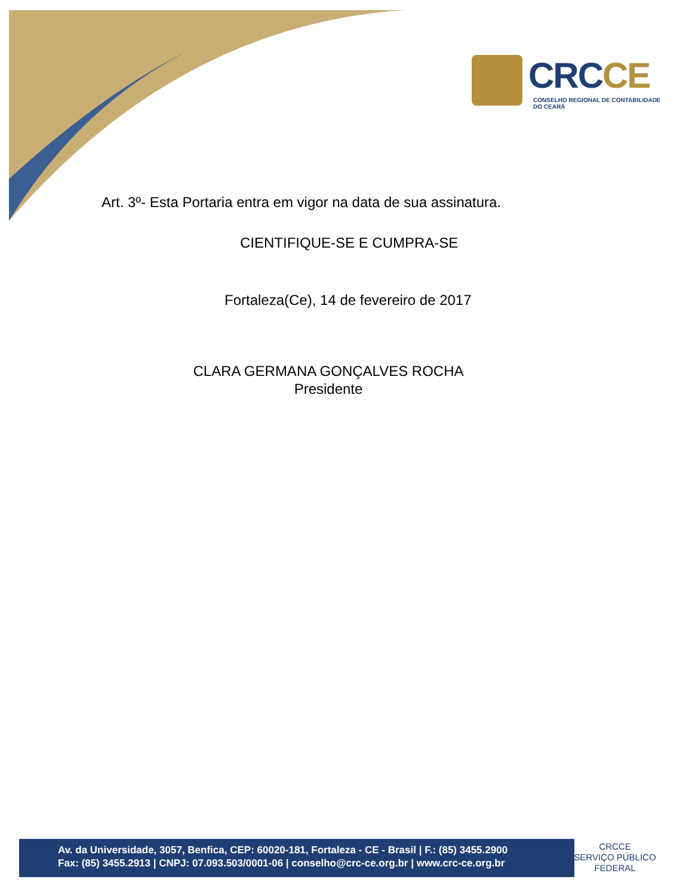CRCCE
CONSELHO REGIONAL DE CONTABILIDADE
DO CEARÁ
Art. 3º- Esta Portaria entra em vigor na data de sua assinatura.
CIENTIFIQUE-SE E CUMPRA-SE
Fortaleza(Ce), 14 de fevereiro de 2017
CLARA GERMANA GONÇALVES ROCHA
Presidente
Av. da Universidade, 3057, Benfica, CEP: 60020-181, Fortaleza - CE - Brasil | F.: (85) 3455.2900
Fax: (85) 3455.2913 | CNPJ: 07.093.503/0001-06 | conselho@crc-ce.org.br | www.crc-ce.org.br
CRCCE
SERVIÇO PÚBLICO
FEDERAL